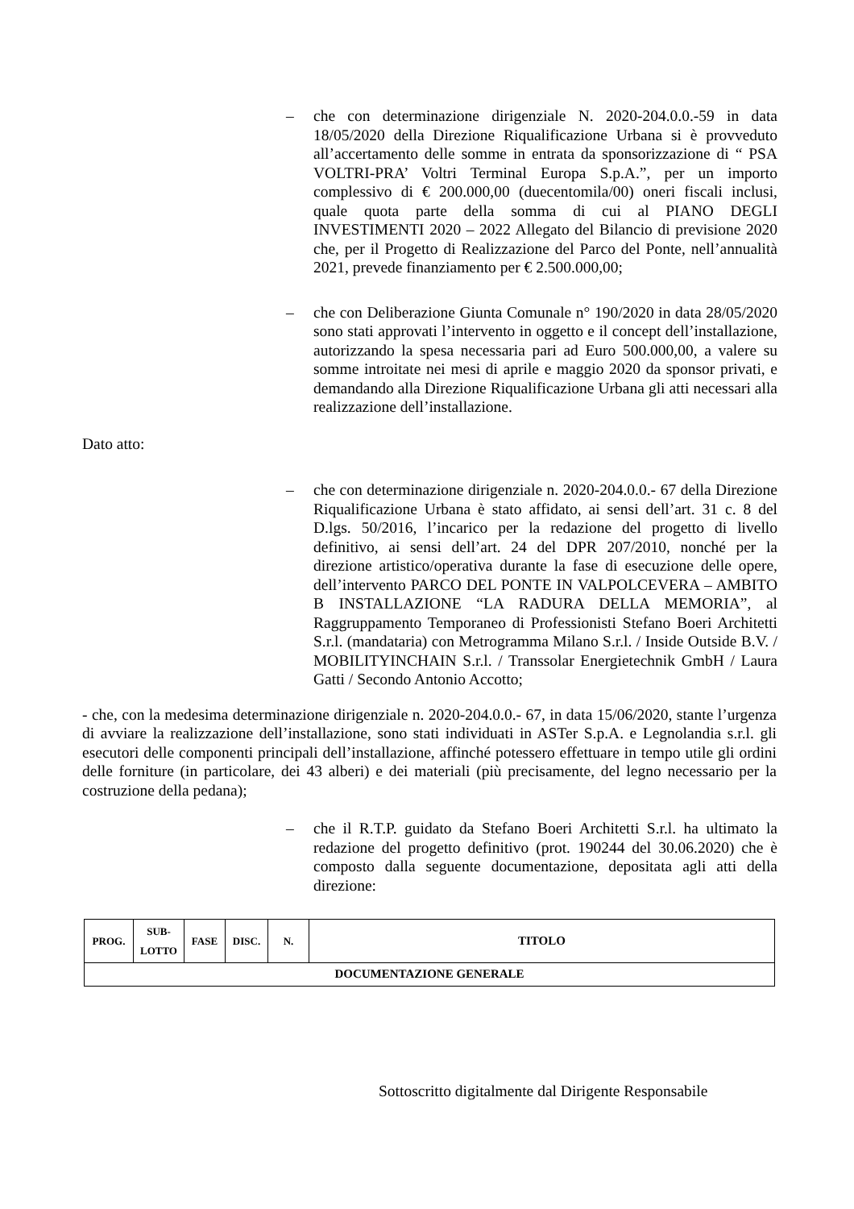– che con determinazione dirigenziale N. 2020-204.0.0.-59 in data 18/05/2020 della Direzione Riqualificazione Urbana si è provveduto all’accertamento delle somme in entrata da sponsorizzazione di “ PSA VOLTRI-PRA’ Voltri Terminal Europa S.p.A.”, per un importo complessivo di € 200.000,00 (duecentomila/00) oneri fiscali inclusi, quale quota parte della somma di cui al PIANO DEGLI INVESTIMENTI 2020 – 2022 Allegato del Bilancio di previsione 2020 che, per il Progetto di Realizzazione del Parco del Ponte, nell’annualità 2021, prevede finanziamento per € 2.500.000,00;
– che con Deliberazione Giunta Comunale n° 190/2020 in data 28/05/2020 sono stati approvati l’intervento in oggetto e il concept dell’installazione, autorizzando la spesa necessaria pari ad Euro 500.000,00, a valere su somme introitate nei mesi di aprile e maggio 2020 da sponsor privati, e demandando alla Direzione Riqualificazione Urbana gli atti necessari alla realizzazione dell’installazione.
Dato atto:
– che con determinazione dirigenziale n. 2020-204.0.0.- 67 della Direzione Riqualificazione Urbana è stato affidato, ai sensi dell’art. 31 c. 8 del D.lgs. 50/2016, l’incarico per la redazione del progetto di livello definitivo, ai sensi dell’art. 24 del DPR 207/2010, nonché per la direzione artistico/operativa durante la fase di esecuzione delle opere, dell’intervento PARCO DEL PONTE IN VALPOLCEVERA – AMBITO B INSTALLAZIONE “LA RADURA DELLA MEMORIA”, al Raggruppamento Temporaneo di Professionisti Stefano Boeri Architetti S.r.l. (mandataria) con Metrogramma Milano S.r.l. / Inside Outside B.V. / MOBILITYINCHAIN S.r.l. / Transsolar Energietechnik GmbH / Laura Gatti / Secondo Antonio Accotto;
- che, con la medesima determinazione dirigenziale n. 2020-204.0.0.- 67, in data 15/06/2020, stante l’urgenza di avviare la realizzazione dell’installazione, sono stati individuati in ASTer S.p.A. e Legnolandia s.r.l. gli esecutori delle componenti principali dell’installazione, affinché potessero effettuare in tempo utile gli ordini delle forniture (in particolare, dei 43 alberi) e dei materiali (più precisamente, del legno necessario per la costruzione della pedana);
– che il R.T.P. guidato da Stefano Boeri Architetti S.r.l. ha ultimato la redazione del progetto definitivo (prot. 190244 del 30.06.2020) che è composto dalla seguente documentazione, depositata agli atti della direzione:
| PROG. | SUB- LOTTO | FASE | DISC. | N. | TITOLO |
| --- | --- | --- | --- | --- | --- |
| DOCUMENTAZIONE GENERALE | | | | | |
Sottoscritto digitalmente dal Dirigente Responsabile